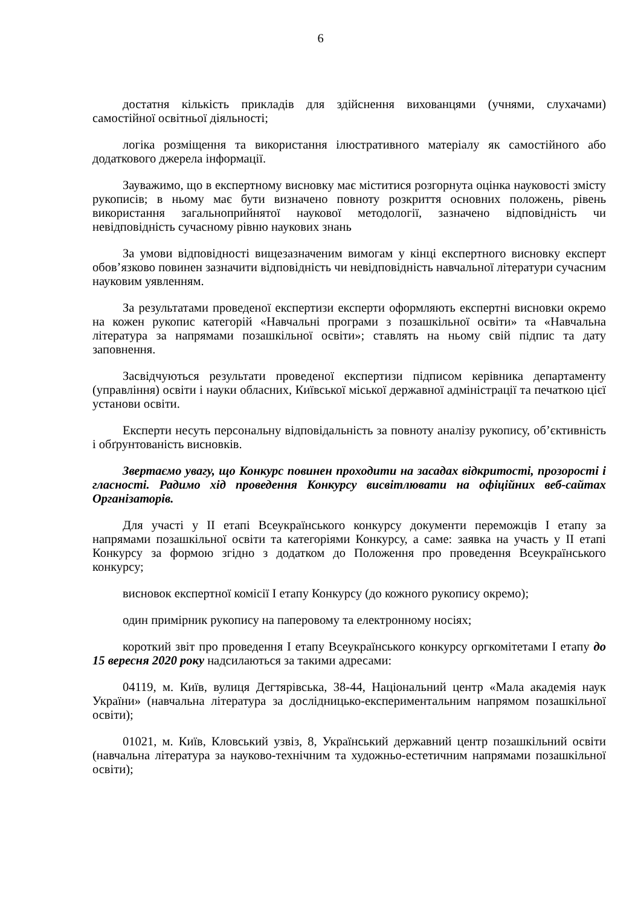6
достатня кількість прикладів для здійснення вихованцями (учнями, слухачами) самостійної освітньої діяльності;
логіка розміщення та використання ілюстративного матеріалу як самостійного або додаткового джерела інформації.
Зауважимо, що в експертному висновку має міститися розгорнута оцінка науковості змісту рукописів; в ньому має бути визначено повноту розкриття основних положень, рівень використання загальноприйнятої наукової методології, зазначено відповідність чи невідповідність сучасному рівню наукових знань
За умови відповідності вищезазначеним вимогам у кінці експертного висновку експерт обов’язково повинен зазначити відповідність чи невідповідність навчальної літератури сучасним науковим уявленням.
За результатами проведеної експертизи експерти оформляють експертні висновки окремо на кожен рукопис категорій «Навчальні програми з позашкільної освіти» та «Навчальна література за напрямами позашкільної освіти»; ставлять на ньому свій підпис та дату заповнення.
Засвідчуються результати проведеної експертизи підписом керівника департаменту (управління) освіти і науки обласних, Київської міської державної адміністрації та печаткою цієї установи освіти.
Експерти несуть персональну відповідальність за повноту аналізу рукопису, об’єктивність і обґрунтованість висновків.
Звертаємо увагу, що Конкурс повинен проходити на засадах відкритості, прозорості і гласності. Радимо хід проведення Конкурсу висвітлювати на офіційних веб-сайтах Організаторів.
Для участі у ІІ етапі Всеукраїнського конкурсу документи переможців І етапу за напрямами позашкільної освіти та категоріями Конкурсу, а саме: заявка на участь у ІІ етапі Конкурсу за формою згідно з додатком до Положення про проведення Всеукраїнського конкурсу;
висновок експертної комісії І етапу Конкурсу (до кожного рукопису окремо);
один примірник рукопису на паперовому та електронному носіях;
короткий звіт про проведення І етапу Всеукраїнського конкурсу оргкомітетами І етапу до 15 вересня 2020 року надсилаються за такими адресами:
04119, м. Київ, вулиця Дегтярівська, 38-44, Національний центр «Мала академія наук України» (навчальна література за дослідницько-експериментальним напрямом позашкільної освіти);
01021, м. Київ, Кловський узвіз, 8, Український державний центр позашкільний освіти (навчальна література за науково-технічним та художньо-естетичним напрямами позашкільної освіти);